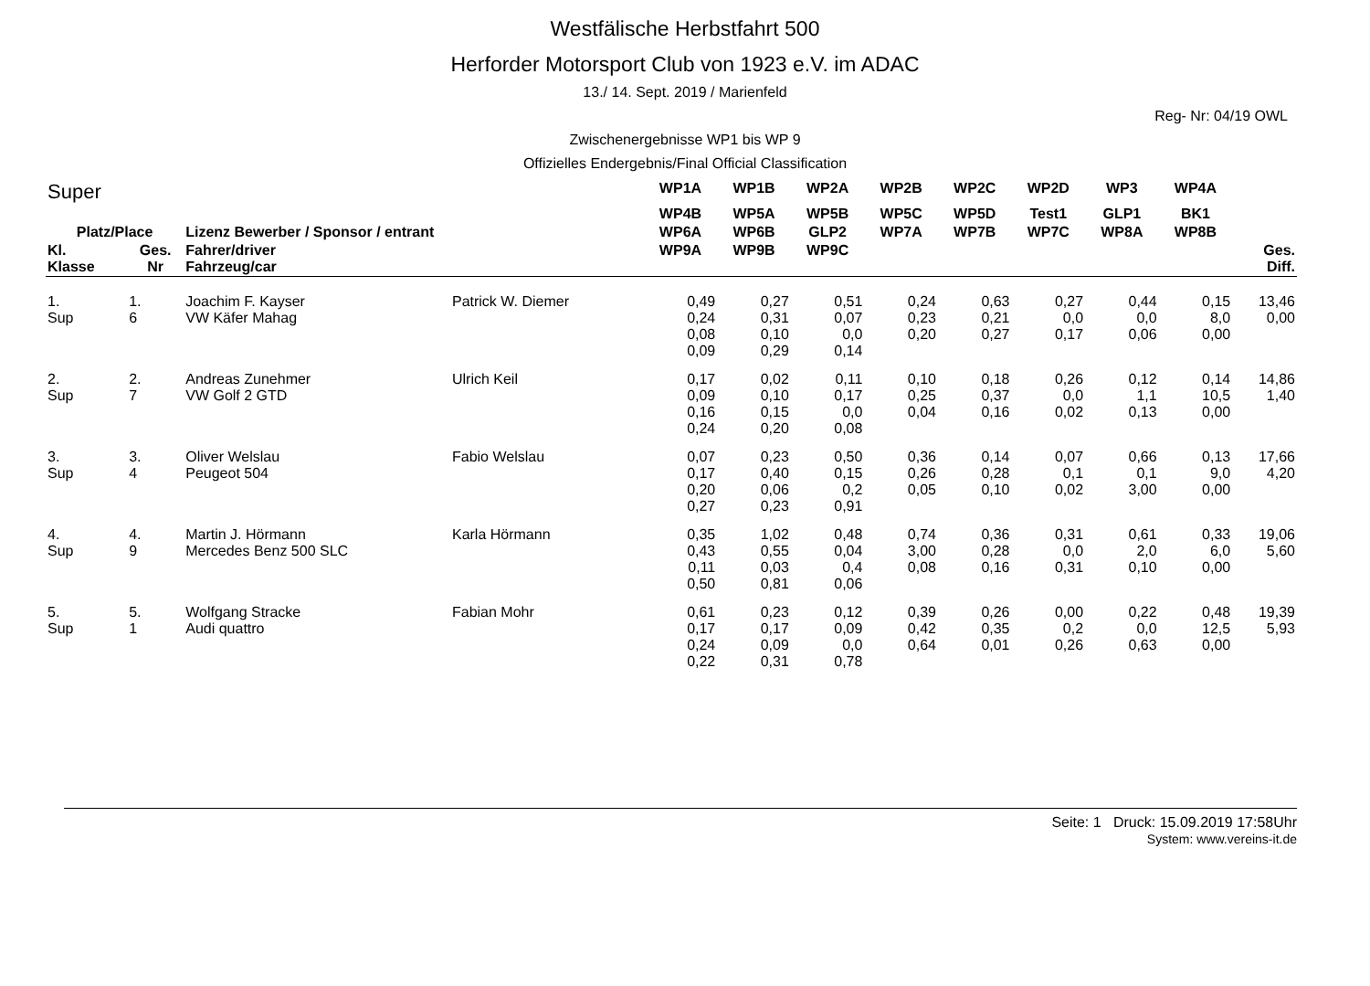Westfälische Herbstfahrt 500
Herforder Motorsport Club von 1923 e.V. im ADAC
13./ 14. Sept. 2019 / Marienfeld
Reg- Nr: 04/19 OWL
Zwischenergebnisse WP1 bis WP 9
Offizielles Endergebnis/Final Official Classification
| Super | | | | WP1A | WP1B | WP2A | WP2B | WP2C | WP2D | WP3 | WP4A | |
| --- | --- | --- | --- | --- | --- | --- | --- | --- | --- | --- | --- | --- |
| | | | | WP4B | WP5A | WP5B | WP5C | WP5D | Test1 | GLP1 | BK1 | |
| Platz/Place | | Lizenz Bewerber / Sponsor / entrant | | WP6A | WP6B | GLP2 | WP7A | WP7B | WP7C | WP8A | WP8B | |
| Kl. Klasse | Ges. Nr | Fahrer/driver Fahrzeug/car | | WP9A | WP9B | WP9C | | | | | | Ges. Diff. |
| 1. Sup | 1. 6 | Joachim F. Kayser VW Käfer Mahag | Patrick W. Diemer | 0,49 0,24 0,08 0,09 | 0,27 0,31 0,10 0,29 | 0,51 0,07 0,0 0,14 | 0,24 0,23 0,20 | 0,63 0,21 0,27 | 0,27 0,0 0,17 | 0,44 0,0 0,06 | 0,15 8,0 0,00 | 13,46 0,00 |
| 2. Sup | 2. 7 | Andreas Zunehmer VW Golf 2 GTD | Ulrich Keil | 0,17 0,09 0,16 0,24 | 0,02 0,10 0,15 0,20 | 0,11 0,17 0,0 0,08 | 0,10 0,25 0,04 | 0,18 0,37 0,16 | 0,26 0,0 0,02 | 0,12 1,1 0,13 | 0,14 10,5 0,00 | 14,86 1,40 |
| 3. Sup | 3. 4 | Oliver Welslau Peugeot 504 | Fabio Welslau | 0,07 0,17 0,20 0,27 | 0,23 0,40 0,06 0,23 | 0,50 0,15 0,2 0,91 | 0,36 0,26 0,05 | 0,14 0,28 0,10 | 0,07 0,1 0,02 | 0,66 0,1 3,00 | 0,13 9,0 0,00 | 17,66 4,20 |
| 4. Sup | 4. 9 | Martin J. Hörmann Mercedes Benz 500 SLC | Karla Hörmann | 0,35 0,43 0,11 0,50 | 1,02 0,55 0,03 0,81 | 0,48 0,04 0,4 0,06 | 0,74 3,00 0,08 | 0,36 0,28 0,16 | 0,31 0,0 0,31 | 0,61 2,0 0,10 | 0,33 6,0 0,00 | 19,06 5,60 |
| 5. Sup | 5. 1 | Wolfgang Stracke Audi quattro | Fabian Mohr | 0,61 0,17 0,24 0,22 | 0,23 0,17 0,09 0,31 | 0,12 0,09 0,0 0,78 | 0,39 0,42 0,64 | 0,26 0,35 0,01 | 0,00 0,2 0,26 | 0,22 0,0 0,63 | 0,48 12,5 0,00 | 19,39 5,93 |
Seite: 1 Druck: 15.09.2019 17:58Uhr
System: www.vereins-it.de